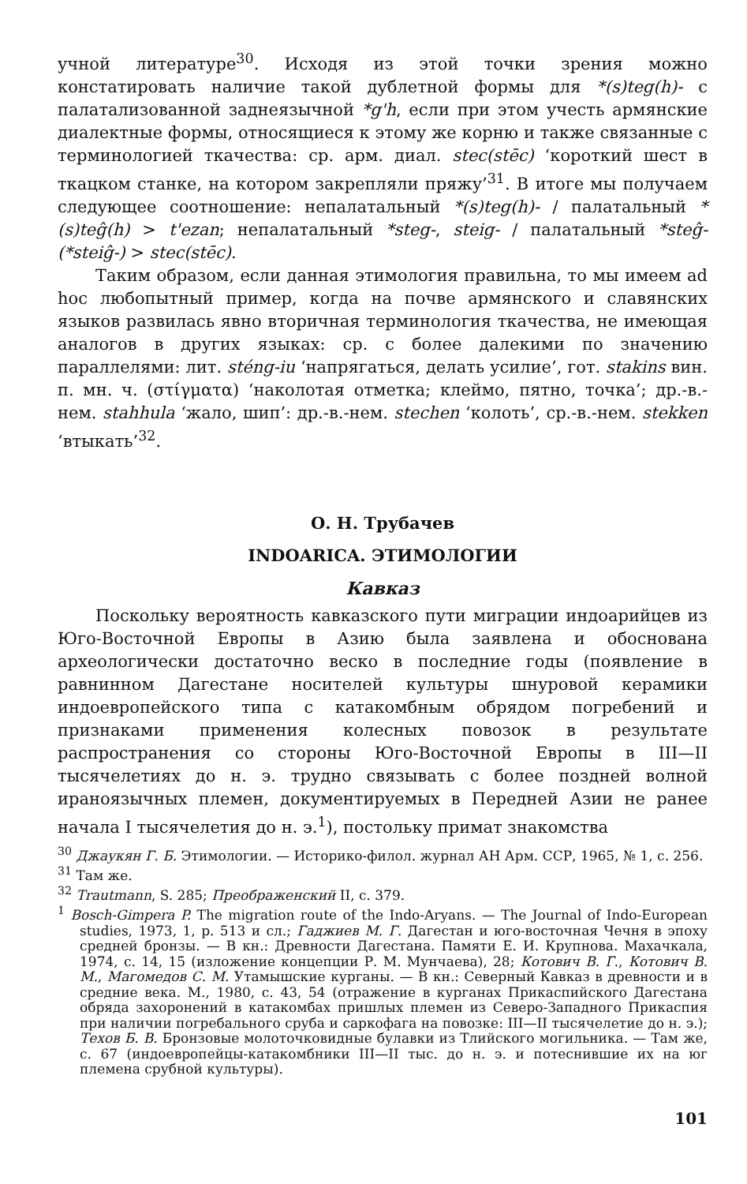учной литературе<sup>30</sup>. Исходя из этой точки зрения можно констатировать наличие такой дублетной формы для *(s)teg(h)- с палатализованной заднеязычной *g'h, если при этом учесть армянские диалектные формы, относящиеся к этому же корню и также связанные с терминологией ткачества: ср. арм. диал. stec(stēc) ‘короткий шест в ткацком станке, на котором закрепляли пряжу’<sup>31</sup>. В итоге мы получаем следующее соотношение: непалатальный *(s)teg(h)- / палатальный *(s)teĝ(h) > t'ezan; непалатальный *steg-, steig- / палатальный *steĝ-(*steiĝ-) > stec(stēc).
Таким образом, если данная этимология правильна, то мы имеем ad hoc любопытный пример, когда на почве армянского и славянских языков развилась явно вторичная терминология ткачества, не имеющая аналогов в других языках: ср. с более далекими по значению параллелями: лит. sténg-iu ‘напрягаться, делать усилие’, гот. stakins вин. п. мн. ч. (στίγματα) ‘наколотая отметка; клеймо, пятно, точка’; др.-в.-нем. stahhula ‘жало, шип’: др.-в.-нем. stechen ‘колоть’, ср.-в.-нем. stekken ‘втыкать’<sup>32</sup>.
О. Н. Трубачев
INDOARICA. ЭТИМОЛОГИИ
Кавказ
Поскольку вероятность кавказского пути миграции индоарийцев из Юго-Восточной Европы в Азию была заявлена и обоснована археологически достаточно веско в последние годы (появление в равнинном Дагестане носителей культуры шнуровой керамики индоевропейского типа с катакомбным обрядом погребений и признаками применения колесных повозок в результате распространения со стороны Юго-Восточной Европы в III—II тысячелетиях до н. э. трудно связывать с более поздней волной ираноязычных племен, документируемых в Передней Азии не ранее начала I тысячелетия до н. э.<sup>1</sup>), постольку примат знакомства
<sup>30</sup> Джаукян Г. Б. Этимологии. — Историко-филол. журнал АН Арм. ССР, 1965, № 1, с. 256.
<sup>31</sup> Там же.
<sup>32</sup> Trautmann, S. 285; Преображенский II, с. 379.
<sup>1</sup> Bosch-Gimpera P. The migration route of the Indo-Aryans. — The Journal of Indo-European studies, 1973, 1, p. 513 и сл.; Гаджиев М. Г. Дагестан и юго-восточная Чечня в эпоху средней бронзы. — В кн.: Древности Дагестана. Памяти Е. И. Крупнова. Махачкала, 1974, с. 14, 15 (изложение концепции Р. М. Мунчаева), 28; Котович В. Г., Котович В. М., Магомедов С. М. Утамышские курганы. — В кн.: Северный Кавказ в древности и в средние века. М., 1980, с. 43, 54 (отражение в курганах Прикаспийского Дагестана обряда захоронений в катакомбах пришлых племен из Северо-Западного Прикаспия при наличии погребального сруба и саркофага на повозке: III—II тысячелетие до н. э.); Техов Б. В. Бронзовые молоточковидные булавки из Тлийского могильника. — Там же, с. 67 (индоевропейцы-катакомбники III—II тыс. до н. э. и потеснившие их на юг племена срубной культуры).
101